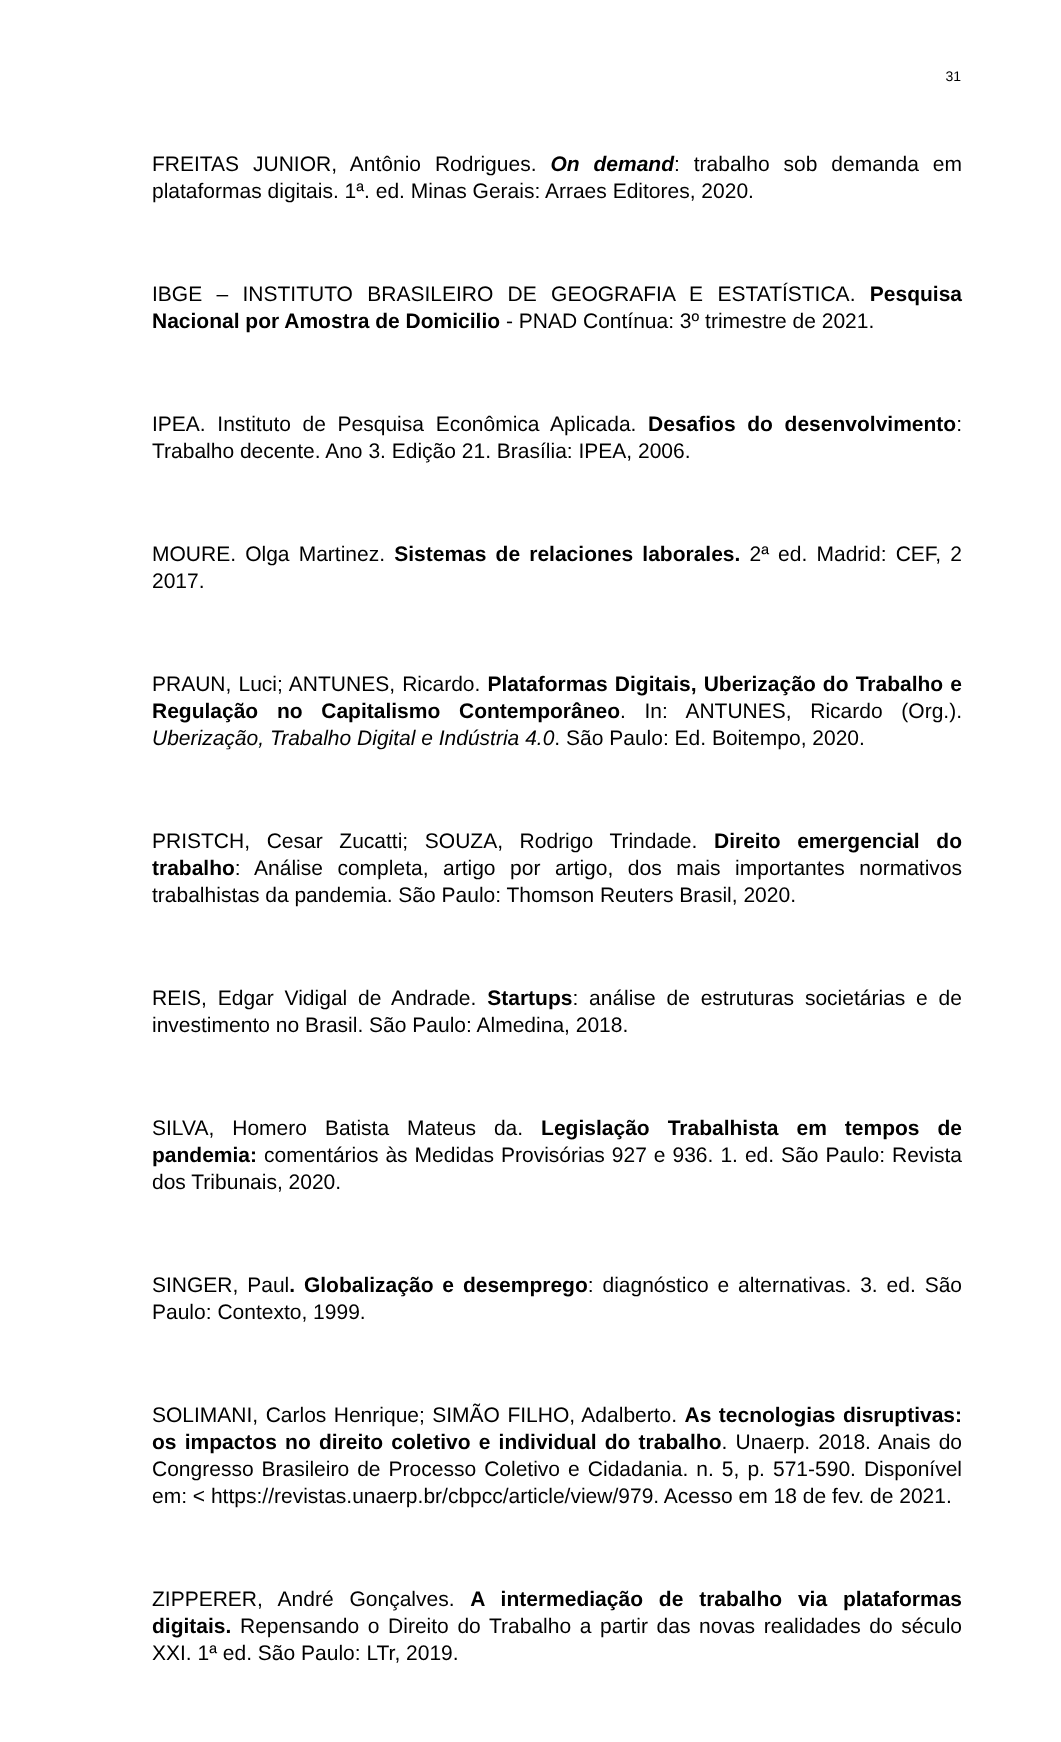31
FREITAS JUNIOR, Antônio Rodrigues. On demand: trabalho sob demanda em plataformas digitais. 1ª. ed. Minas Gerais: Arraes Editores, 2020.
IBGE – INSTITUTO BRASILEIRO DE GEOGRAFIA E ESTATÍSTICA. Pesquisa Nacional por Amostra de Domicilio - PNAD Contínua: 3º trimestre de 2021.
IPEA. Instituto de Pesquisa Econômica Aplicada. Desafios do desenvolvimento: Trabalho decente. Ano 3. Edição 21. Brasília: IPEA, 2006.
MOURE. Olga Martinez. Sistemas de relaciones laborales. 2ª ed. Madrid: CEF, 2 2017.
PRAUN, Luci; ANTUNES, Ricardo. Plataformas Digitais, Uberização do Trabalho e Regulação no Capitalismo Contemporâneo. In: ANTUNES, Ricardo (Org.). Uberização, Trabalho Digital e Indústria 4.0. São Paulo: Ed. Boitempo, 2020.
PRISTCH, Cesar Zucatti; SOUZA, Rodrigo Trindade. Direito emergencial do trabalho: Análise completa, artigo por artigo, dos mais importantes normativos trabalhistas da pandemia. São Paulo: Thomson Reuters Brasil, 2020.
REIS, Edgar Vidigal de Andrade. Startups: análise de estruturas societárias e de investimento no Brasil. São Paulo: Almedina, 2018.
SILVA, Homero Batista Mateus da. Legislação Trabalhista em tempos de pandemia: comentários às Medidas Provisórias 927 e 936. 1. ed. São Paulo: Revista dos Tribunais, 2020.
SINGER, Paul. Globalização e desemprego: diagnóstico e alternativas. 3. ed. São Paulo: Contexto, 1999.
SOLIMANI, Carlos Henrique; SIMÃO FILHO, Adalberto. As tecnologias disruptivas: os impactos no direito coletivo e individual do trabalho. Unaerp. 2018. Anais do Congresso Brasileiro de Processo Coletivo e Cidadania. n. 5, p. 571-590. Disponível em: < https://revistas.unaerp.br/cbpcc/article/view/979. Acesso em 18 de fev. de 2021.
ZIPPERER, André Gonçalves. A intermediação de trabalho via plataformas digitais. Repensando o Direito do Trabalho a partir das novas realidades do século XXI. 1ª ed. São Paulo: LTr, 2019.